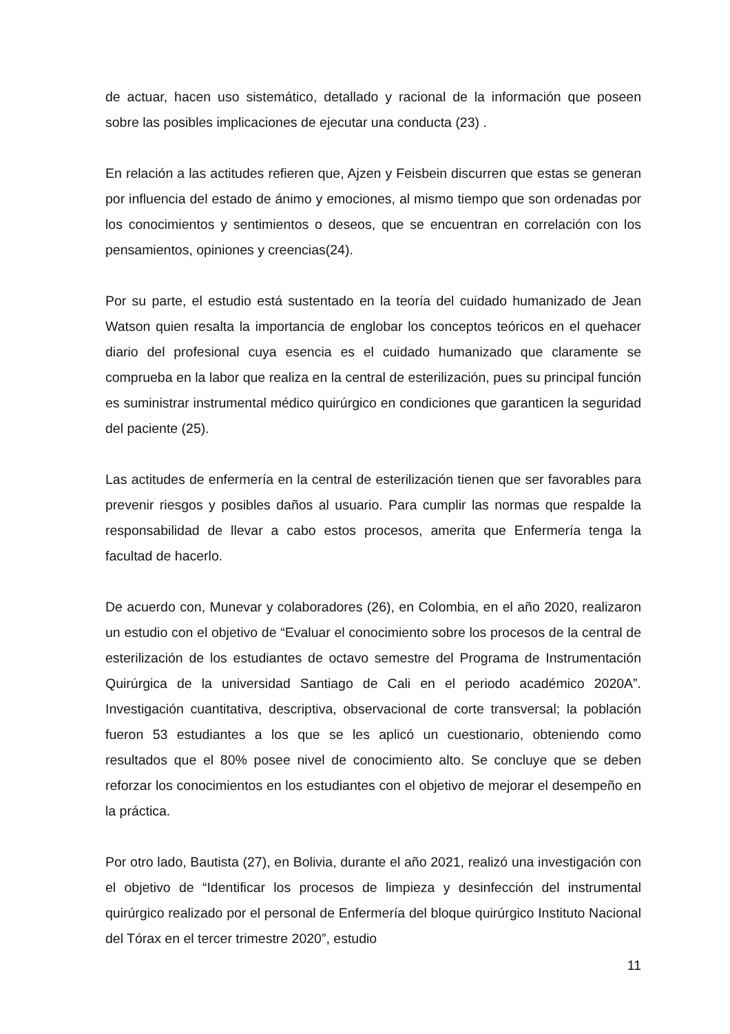de actuar, hacen uso sistemático, detallado y racional de la información que poseen sobre las posibles implicaciones de ejecutar una conducta (23) .
En relación a las actitudes refieren que, Ajzen y Feisbein discurren que estas se generan por influencia del estado de ánimo y emociones, al mismo tiempo que son ordenadas por los conocimientos y sentimientos o deseos, que se encuentran en correlación con los pensamientos, opiniones y creencias(24).
Por su parte, el estudio está sustentado en la teoría del cuidado humanizado de Jean Watson quien resalta la importancia de englobar los conceptos teóricos en el quehacer diario del profesional cuya esencia es el cuidado humanizado que claramente se comprueba en la labor que realiza en la central de esterilización, pues su principal función es suministrar instrumental médico quirúrgico en condiciones que garanticen la seguridad del paciente (25).
Las actitudes de enfermería en la central de esterilización tienen que ser favorables para prevenir riesgos y posibles daños al usuario. Para cumplir las normas que respalde la responsabilidad de llevar a cabo estos procesos, amerita que Enfermería tenga la facultad de hacerlo.
De acuerdo con, Munevar y colaboradores (26), en Colombia, en el año 2020, realizaron un estudio con el objetivo de “Evaluar el conocimiento sobre los procesos de la central de esterilización de los estudiantes de octavo semestre del Programa de Instrumentación Quirúrgica de la universidad Santiago de Cali en el periodo académico 2020A”. Investigación cuantitativa, descriptiva, observacional de corte transversal; la población fueron 53 estudiantes a los que se les aplicó un cuestionario, obteniendo como resultados que el 80% posee nivel de conocimiento alto. Se concluye que se deben reforzar los conocimientos en los estudiantes con el objetivo de mejorar el desempeño en la práctica.
Por otro lado, Bautista (27), en Bolivia, durante el año 2021, realizó una investigación con el objetivo de “Identificar los procesos de limpieza y desinfección del instrumental quirúrgico realizado por el personal de Enfermería del bloque quirúrgico Instituto Nacional del Tórax en el tercer trimestre 2020”, estudio
11